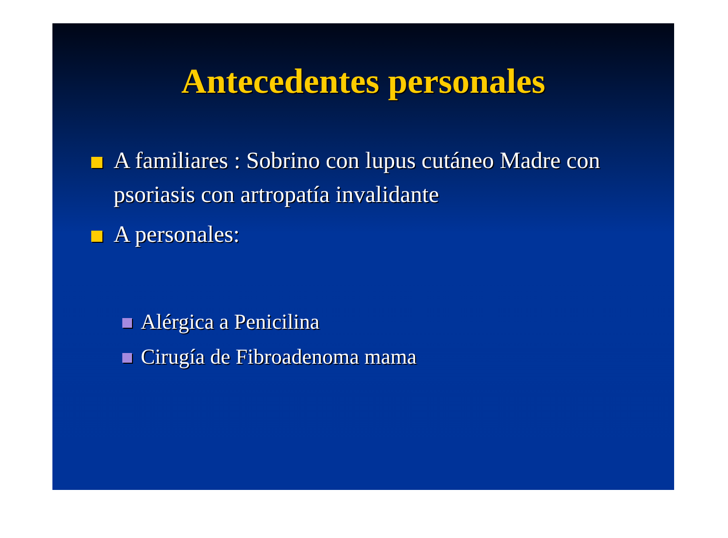Antecedentes personales
A familiares : Sobrino con lupus cutáneo Madre con psoriasis con artropatía invalidante
A personales:
Alérgica a Penicilina
Cirugía de Fibroadenoma mama